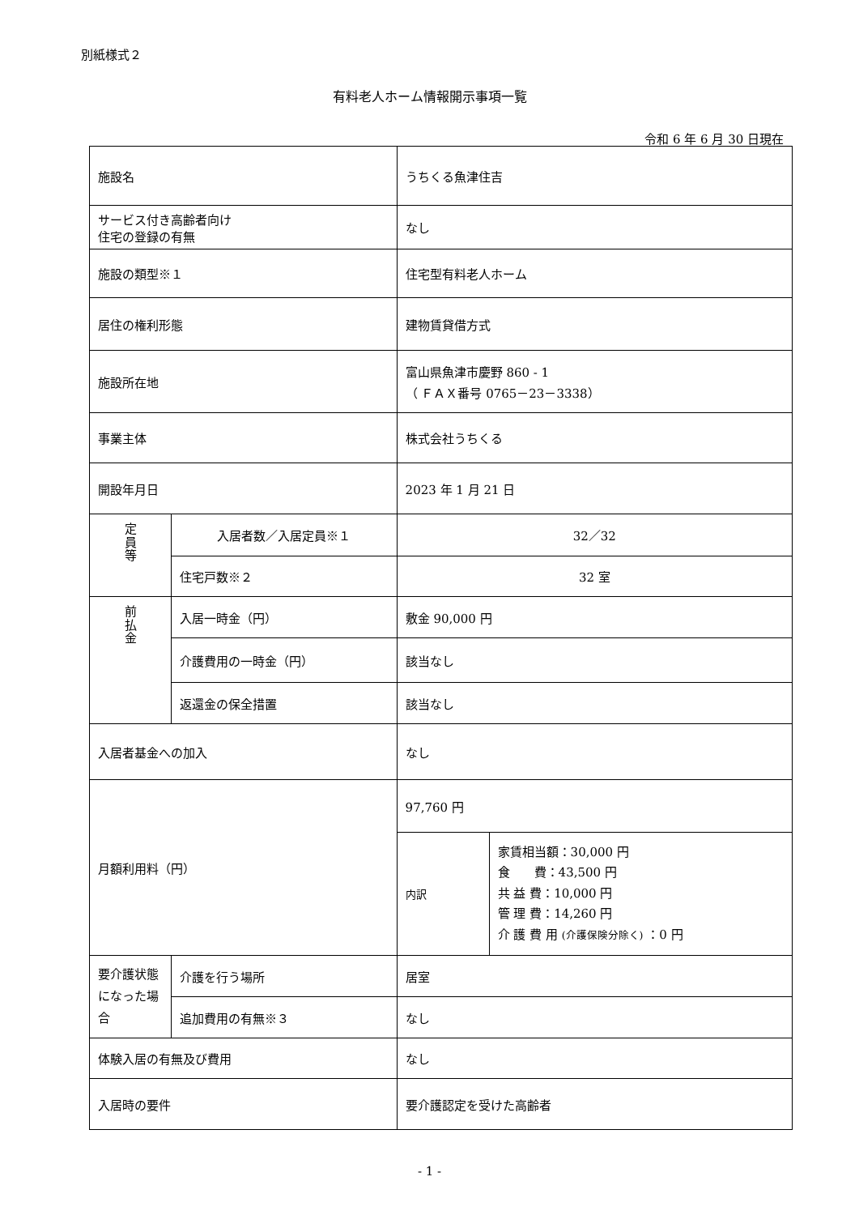別紙様式２
有料老人ホーム情報開示事項一覧
令和 6 年 6 月 30 日現在
| 施設名 | | うちくる魚津住吉 | |
| サービス付き高齢者向け 住宅の登録の有無 | | なし | |
| 施設の類型※１ | | 住宅型有料老人ホーム | |
| 居住の権利形態 | | 建物賃貸借方式 | |
| 施設所在地 | | 富山県魚津市慶野 860 - 1 （ ＦＡＸ番号 0765－23－3338） | |
| 事業主体 | | 株式会社うちくる | |
| 開設年月日 | | 2023 年 1 月 21 日 | |
| 定 員 等 | 入居者数／入居定員※１ | 32／32 | |
| | 住宅戸数※２ | 32 室 | |
| 前 払 金 | 入居一時金（円） | 敷金 90,000 円 | |
| | 介護費用の一時金（円） | 該当なし | |
| | 返還金の保全措置 | 該当なし | |
| 入居者基金への加入 | | なし | |
| 月額利用料（円） | | 97,760 円 | |
| | | 内訳 | 家賃相当額：30,000 円 食 費：43,500 円 共 益 費：10,000 円 管 理 費：14,260 円 介 護 費 用 (介護保険分除く) ：0 円 |
| 要介護状態になった場合 | 介護を行う場所 | 居室 | |
| | 追加費用の有無※３ | なし | |
| 体験入居の有無及び費用 | | なし | |
| 入居時の要件 | | 要介護認定を受けた高齢者 | |
- 1 -